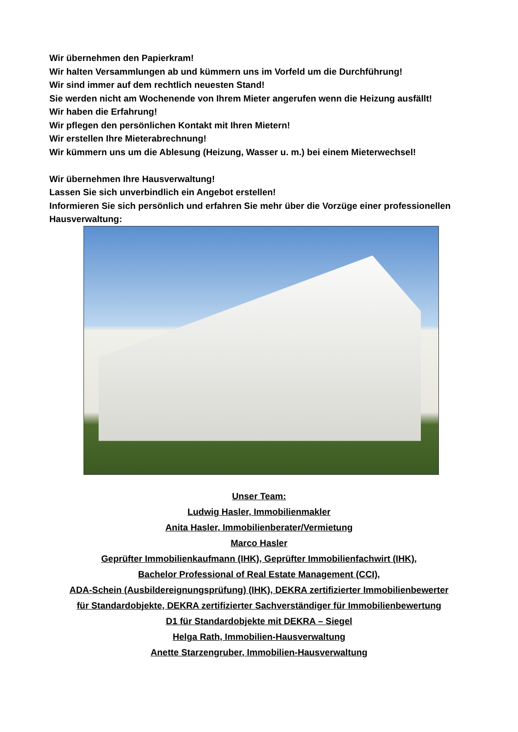Wir übernehmen den Papierkram!
Wir halten Versammlungen ab und kümmern uns im Vorfeld um die Durchführung!
Wir sind immer auf dem rechtlich neuesten Stand!
Sie werden nicht am Wochenende von Ihrem Mieter angerufen wenn die Heizung ausfällt!
Wir haben die Erfahrung!
Wir pflegen den persönlichen Kontakt mit Ihren Mietern!
Wir erstellen Ihre Mieterabrechnung!
Wir kümmern uns um die Ablesung (Heizung, Wasser u. m.) bei einem Mieterwechsel!
Wir übernehmen Ihre Hausverwaltung!
Lassen Sie sich unverbindlich ein Angebot erstellen!
Informieren Sie sich persönlich und erfahren Sie mehr über die Vorzüge einer professionellen Hausverwaltung:
Unser Team:
Ludwig Hasler, Immobilienmakler
Anita Hasler, Immobilienberater/Vermietung
Marco Hasler
Geprüfter Immobilienkaufmann (IHK), Geprüfter Immobilienfachwirt (IHK),
Bachelor Professional of Real Estate Management (CCI),
ADA-Schein (Ausbildereignungsprüfung) (IHK), DEKRA zertifizierter Immobilienbewerter
für Standardobjekte, DEKRA zertifizierter Sachverständiger für Immobilienbewertung
D1 für Standardobjekte mit DEKRA – Siegel
Helga Rath, Immobilien-Hausverwaltung
Anette Starzengruber, Immobilien-Hausverwaltung